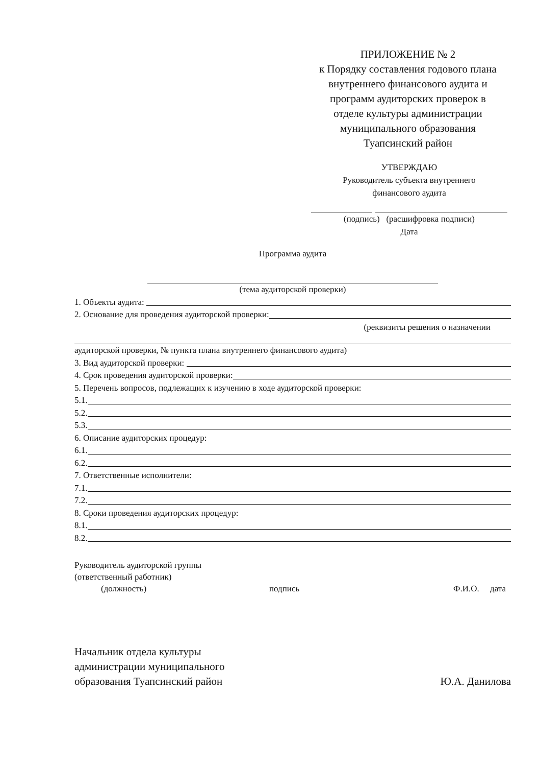ПРИЛОЖЕНИЕ № 2
к Порядку составления годового плана внутреннего финансового аудита и программ аудиторских проверок в отделе культуры администрации муниципального образования Туапсинский район
УТВЕРЖДАЮ
Руководитель субъекта внутреннего
финансового аудита
(подпись) (расшифровка подписи)
Дата
Программа аудита
(тема аудиторской проверки)
1. Объекты аудита:
2. Основание для проведения аудиторской проверки:
(реквизиты решения о назначении
аудиторской проверки, № пункта плана внутреннего финансового аудита)
3. Вид аудиторской проверки:
4. Срок проведения аудиторской проверки:
5. Перечень вопросов, подлежащих к изучению в ходе аудиторской проверки:
5.1.
5.2.
5.3.
6. Описание аудиторских процедур:
6.1.
6.2.
7. Ответственные исполнители:
7.1.
7.2.
8. Сроки проведения аудиторских процедур:
8.1.
8.2.
Руководитель аудиторской группы
(ответственный работник)
(должность) подпись Ф.И.О. дата
Начальник отдела культуры
администрации муниципального
образования Туапсинский район
Ю.А. Данилова